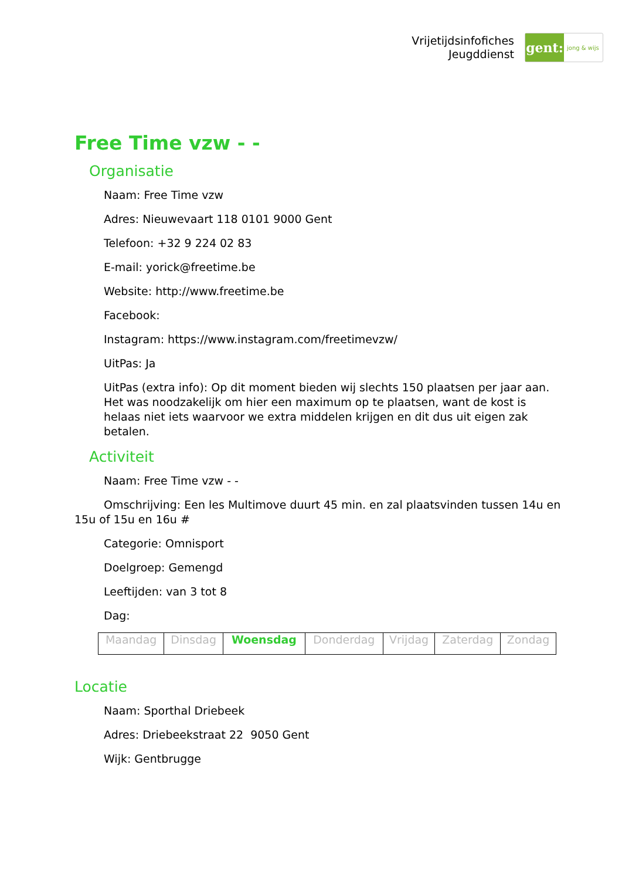Vrijetijdsinfofiches
Jeugddienst
gent:
jong & wijs
Free Time vzw - -
Organisatie
Naam: Free Time vzw
Adres: Nieuwevaart 118 0101 9000 Gent
Telefoon: +32 9 224 02 83
E-mail: yorick@freetime.be
Website: http://www.freetime.be
Facebook:
Instagram: https://www.instagram.com/freetimevzw/
UitPas: Ja
UitPas (extra info): Op dit moment bieden wij slechts 150 plaatsen per jaar aan. Het was noodzakelijk om hier een maximum op te plaatsen, want de kost is helaas niet iets waarvoor we extra middelen krijgen en dit dus uit eigen zak betalen.
Activiteit
Naam: Free Time vzw - -
Omschrijving: Een les Multimove duurt 45 min. en zal plaatsvinden tussen 14u en 15u of 15u en 16u #
Categorie: Omnisport
Doelgroep: Gemengd
Leeftijden: van 3 tot 8
Dag:
| Maandag | Dinsdag | Woensdag | Donderdag | Vrijdag | Zaterdag | Zondag |
Locatie
Naam: Sporthal Driebeek
Adres: Driebeekstraat 22 9050 Gent
Wijk: Gentbrugge